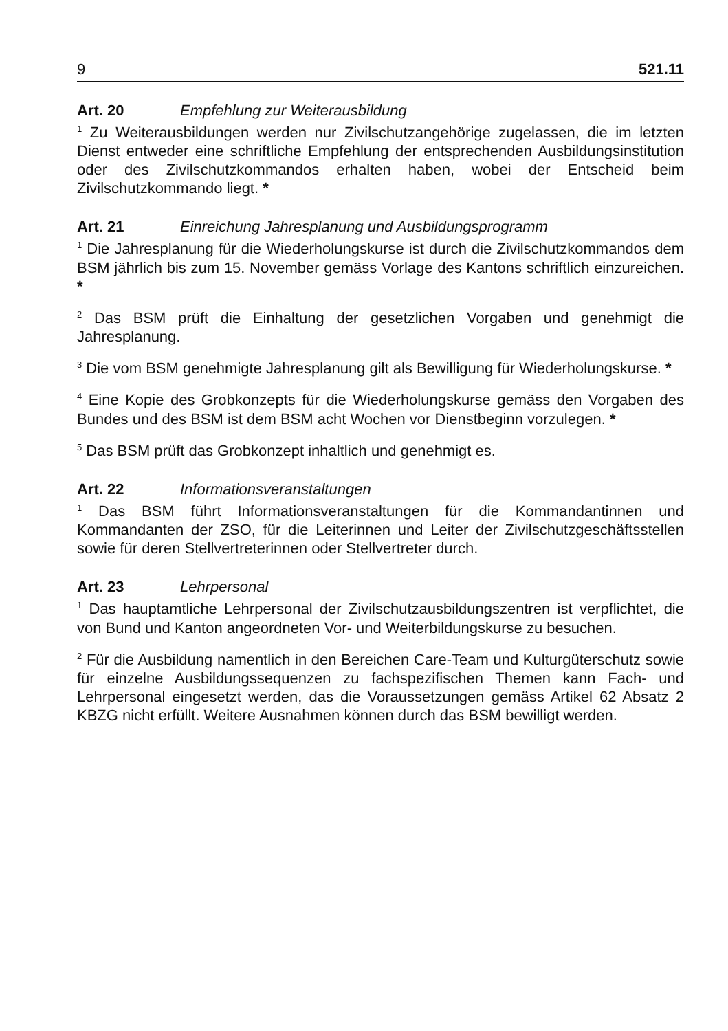9 521.11
Art. 20 Empfehlung zur Weiterausbildung
<sup>1</sup> Zu Weiterausbildungen werden nur Zivilschutzangehörige zugelassen, die im letzten Dienst entweder eine schriftliche Empfehlung der entsprechenden Ausbildungsinstitution oder des Zivilschutzkommandos erhalten haben, wobei der Entscheid beim Zivilschutzkommando liegt. *
Art. 21 Einreichung Jahresplanung und Ausbildungsprogramm
<sup>1</sup> Die Jahresplanung für die Wiederholungskurse ist durch die Zivilschutzkommandos dem BSM jährlich bis zum 15. November gemäss Vorlage des Kantons schriftlich einzureichen. *
<sup>2</sup> Das BSM prüft die Einhaltung der gesetzlichen Vorgaben und genehmigt die Jahresplanung.
<sup>3</sup> Die vom BSM genehmigte Jahresplanung gilt als Bewilligung für Wiederholungskurse. *
<sup>4</sup> Eine Kopie des Grobkonzepts für die Wiederholungskurse gemäss den Vorgaben des Bundes und des BSM ist dem BSM acht Wochen vor Dienstbeginn vorzulegen. *
<sup>5</sup> Das BSM prüft das Grobkonzept inhaltlich und genehmigt es.
Art. 22 Informationsveranstaltungen
<sup>1</sup> Das BSM führt Informationsveranstaltungen für die Kommandantinnen und Kommandanten der ZSO, für die Leiterinnen und Leiter der Zivilschutzgeschäftsstellen sowie für deren Stellvertreterinnen oder Stellvertreter durch.
Art. 23 Lehrpersonal
<sup>1</sup> Das hauptamtliche Lehrpersonal der Zivilschutzausbildungszentren ist verpflichtet, die von Bund und Kanton angeordneten Vor- und Weiterbildungskurse zu besuchen.
<sup>2</sup> Für die Ausbildung namentlich in den Bereichen Care-Team und Kulturgüterschutz sowie für einzelne Ausbildungssequenzen zu fachspezifischen Themen kann Fach- und Lehrpersonal eingesetzt werden, das die Voraussetzungen gemäss Artikel 62 Absatz 2 KBZG nicht erfüllt. Weitere Ausnahmen können durch das BSM bewilligt werden.